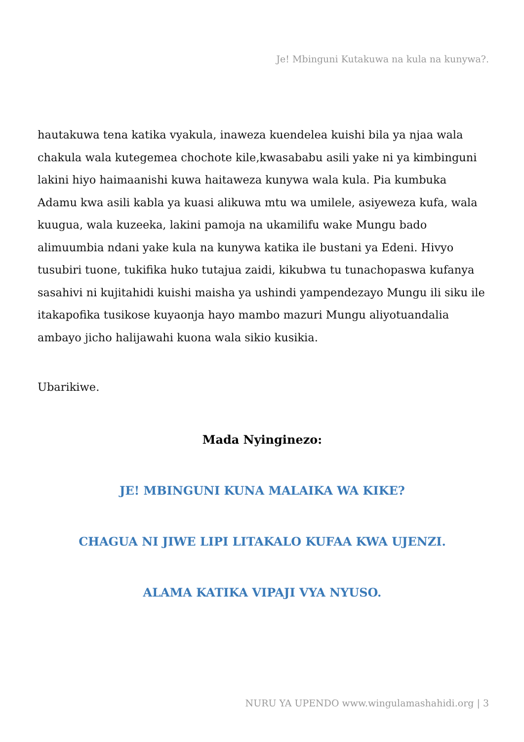Je! Mbinguni Kutakuwa na kula na kunywa?.
hautakuwa tena katika vyakula, inaweza kuendelea kuishi bila ya njaa wala chakula wala kutegemea chochote kile,kwasababu asili yake ni ya kimbinguni lakini hiyo haimaanishi kuwa haitaweza kunywa wala kula. Pia kumbuka Adamu kwa asili kabla ya kuasi alikuwa mtu wa umilele, asiyeweza kufa, wala kuugua, wala kuzeeka, lakini pamoja na ukamilifu wake Mungu bado alimuumbia ndani yake kula na kunywa katika ile bustani ya Edeni. Hivyo tusubiri tuone, tukifika huko tutajua zaidi, kikubwa tu tunachopaswa kufanya sasahivi ni kujitahidi kuishi maisha ya ushindi yampendezayo Mungu ili siku ile itakapofika tusikose kuyaonja hayo mambo mazuri Mungu aliyotuandalia ambayo jicho halijawahi kuona wala sikio kusikia.
Ubarikiwe.
Mada Nyinginezo:
JE! MBINGUNI KUNA MALAIKA WA KIKE?
CHAGUA NI JIWE LIPI LITAKALO KUFAA KWA UJENZI.
ALAMA KATIKA VIPAJI VYA NYUSO.
NURU YA UPENDO www.wingulamashahidi.org | 3